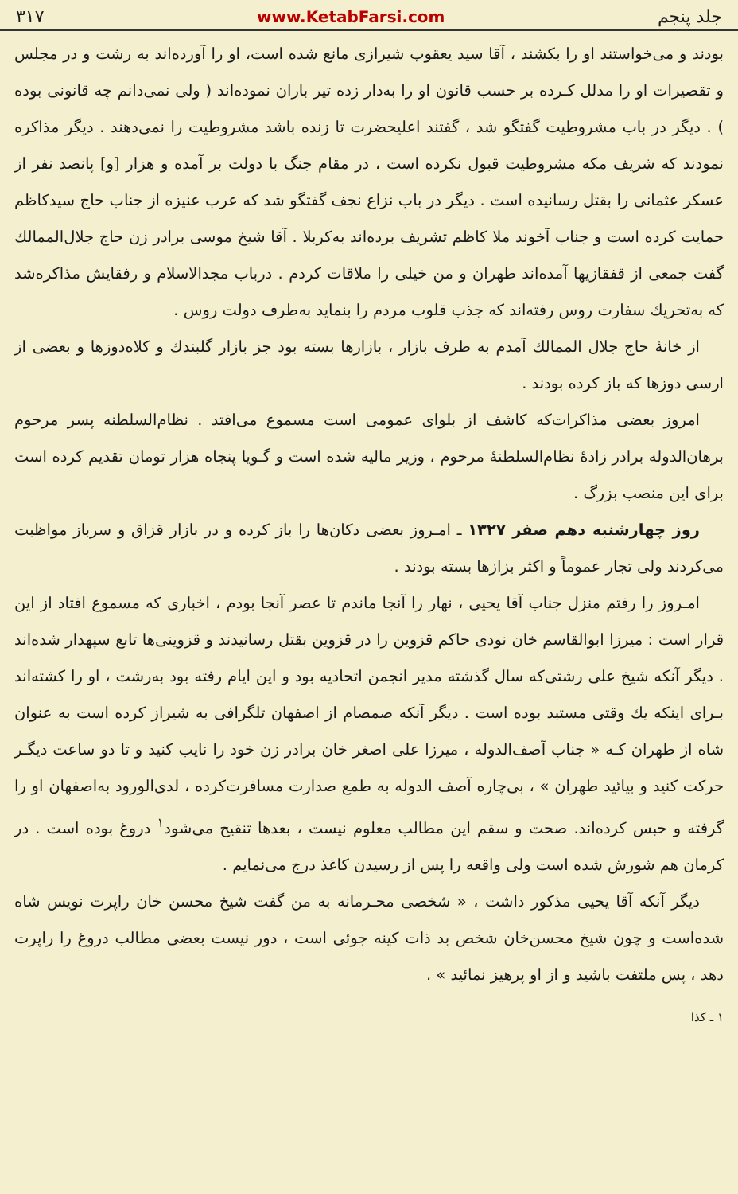جلد پنجم www.KetabFarsi.com ۳۱۷
بودند و می‌خواستند او را بکشند ، آقا سید یعقوب شیرازی مانع شده است، او را آورده‌اند به رشت و در مجلس و تقصیرات او را مدلل کـرده بر حسب قانون او را به‌دار زده تیر باران نموده‌اند ( ولی نمی‌دانم چه قانونی بوده ) . دیگر در باب مشروطیت گفتگو شد ، گفتند اعلیحضرت تا زنده باشد مشروطیت را نمی‌دهند . دیگر مذاکره نمودند که شریف مکه مشروطیت قبول نکرده است ، در مقام جنگ با دولت بر آمده و هزار [و] پانصد نفر از عسکر عثمانی را بقتل رسانیده است . دیگر در باب نزاع نجف گفتگو شد که عرب عنیزه از جناب حاج سیدکاظم حمایت کرده است و جناب آخوند ملا کاظم تشریف برده‌اند به‌کربلا . آقا شیخ موسی برادر زن حاج جلال‌الممالك گفت جمعی از قفقازیها آمده‌اند طهران و من خیلی را ملاقات کردم . درباب مجدالاسلام و رفقایش مذاکره‌شد که به‌تحریك سفارت روس رفته‌اند که جذب قلوب مردم را بنماید به‌طرف دولت روس .
از خانهٔ حاج جلال الممالك آمدم به طرف بازار ، بازارها بسته بود جز بازار گلبندك و کلاه‌دوزها و بعضی از ارسی دوزها که باز کرده بودند .
امروز بعضی مذاکرات‌که کاشف از بلوای عمومی است مسموع می‌افتد . نظام‌السلطنه پسر مرحوم برهان‌الدوله برادر زادهٔ نظام‌السلطنهٔ مرحوم ، وزیر مالیه شده است و گـویا پنجاه هزار تومان تقدیم کرده است برای این منصب بزرگ .
روز چهارشنبه دهم صفر ۱۳۲۷ ـ امـروز بعضی دکان‌ها را باز کرده و در بازار قزاق و سرباز مواظبت می‌کردند ولی تجار عموماً و اکثر بزازها بسته بودند .
امـروز را رفتم منزل جناب آقا یحیی ، نهار را آنجا ماندم تا عصر آنجا بودم ، اخباری که مسموع افتاد از این قرار است : میرزا ابوالقاسم خان نودی حاکم قزوین را در قزوین بقتل رسانیدند و قزوینی‌ها تابع سپهدار شده‌اند . دیگر آنکه شیخ علی رشتی‌که سال گذشته مدیر انجمن اتحادیه بود و این ایام رفته بود به‌رشت ، او را کشته‌اند بـرای اینکه یك وقتی مستبد بوده است . دیگر آنکه صمصام از اصفهان تلگرافی به شیراز کرده است به عنوان شاه از طهران کـه « جناب آصف‌الدوله ، میرزا علی اصغر خان برادر زن خود را نایب کنید و تا دو ساعت دیگـر حرکت کنید و بیائید طهران » ، بی‌چاره آصف الدوله به طمع صدارت مسافرت‌کرده ، لدی‌الورود به‌اصفهان او را گرفته و حبس کرده‌اند. صحت و سقم این مطالب معلوم نیست ، بعدها تنقیح می‌شود<sup>۱</sup> دروغ بوده است . در کرمان هم شورش شده است ولی واقعه را پس از رسیدن کاغذ درج می‌نمایم .
دیگر آنکه آقا یحیی مذکور داشت ، « شخصی محـرمانه به من گفت شیخ محسن خان راپرت نویس شاه شده‌است و چون شیخ محسن‌خان شخص بد ذات کینه جوئی است ، دور نیست بعضی مطالب دروغ را راپرت دهد ، پس ملتفت باشید و از او پرهیز نمائید » .
۱ ـ کذا